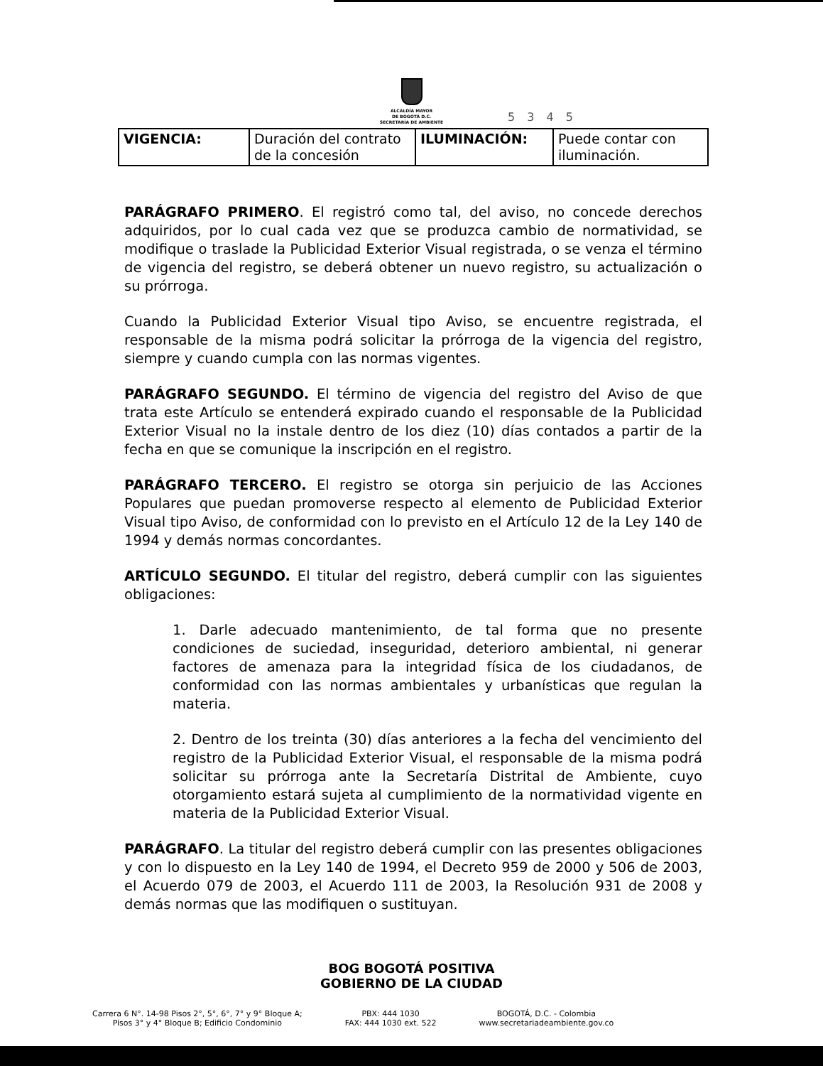ALCALDÍA MAYOR
DE BOGOTÁ D.C.
SECRETARÍA DE AMBIENTE
5 3 4 5
| VIGENCIA: | Duración del contrato de la concesión | ILUMINACIÓN: | Puede contar con iluminación. |
PARÁGRAFO PRIMERO. El registró como tal, del aviso, no concede derechos adquiridos, por lo cual cada vez que se produzca cambio de normatividad, se modifique o traslade la Publicidad Exterior Visual registrada, o se venza el término de vigencia del registro, se deberá obtener un nuevo registro, su actualización o su prórroga.
Cuando la Publicidad Exterior Visual tipo Aviso, se encuentre registrada, el responsable de la misma podrá solicitar la prórroga de la vigencia del registro, siempre y cuando cumpla con las normas vigentes.
PARÁGRAFO SEGUNDO. El término de vigencia del registro del Aviso de que trata este Artículo se entenderá expirado cuando el responsable de la Publicidad Exterior Visual no la instale dentro de los diez (10) días contados a partir de la fecha en que se comunique la inscripción en el registro.
PARÁGRAFO TERCERO. El registro se otorga sin perjuicio de las Acciones Populares que puedan promoverse respecto al elemento de Publicidad Exterior Visual tipo Aviso, de conformidad con lo previsto en el Artículo 12 de la Ley 140 de 1994 y demás normas concordantes.
ARTÍCULO SEGUNDO. El titular del registro, deberá cumplir con las siguientes obligaciones:
1. Darle adecuado mantenimiento, de tal forma que no presente condiciones de suciedad, inseguridad, deterioro ambiental, ni generar factores de amenaza para la integridad física de los ciudadanos, de conformidad con las normas ambientales y urbanísticas que regulan la materia.
2. Dentro de los treinta (30) días anteriores a la fecha del vencimiento del registro de la Publicidad Exterior Visual, el responsable de la misma podrá solicitar su prórroga ante la Secretaría Distrital de Ambiente, cuyo otorgamiento estará sujeta al cumplimiento de la normatividad vigente en materia de la Publicidad Exterior Visual.
PARÁGRAFO. La titular del registro deberá cumplir con las presentes obligaciones y con lo dispuesto en la Ley 140 de 1994, el Decreto 959 de 2000 y 506 de 2003, el Acuerdo 079 de 2003, el Acuerdo 111 de 2003, la Resolución 931 de 2008 y demás normas que las modifiquen o sustituyan.
BOG BOGOTÁ POSITIVA
GOBIERNO DE LA CIUDAD
Carrera 6 N°. 14-98 Pisos 2°, 5°, 6°, 7° y 9° Bloque A;
Pisos 3° y 4° Bloque B; Edificio Condominio
PBX: 444 1030
FAX: 444 1030 ext. 522
BOGOTÁ, D.C. - Colombia
www.secretariadeambiente.gov.co